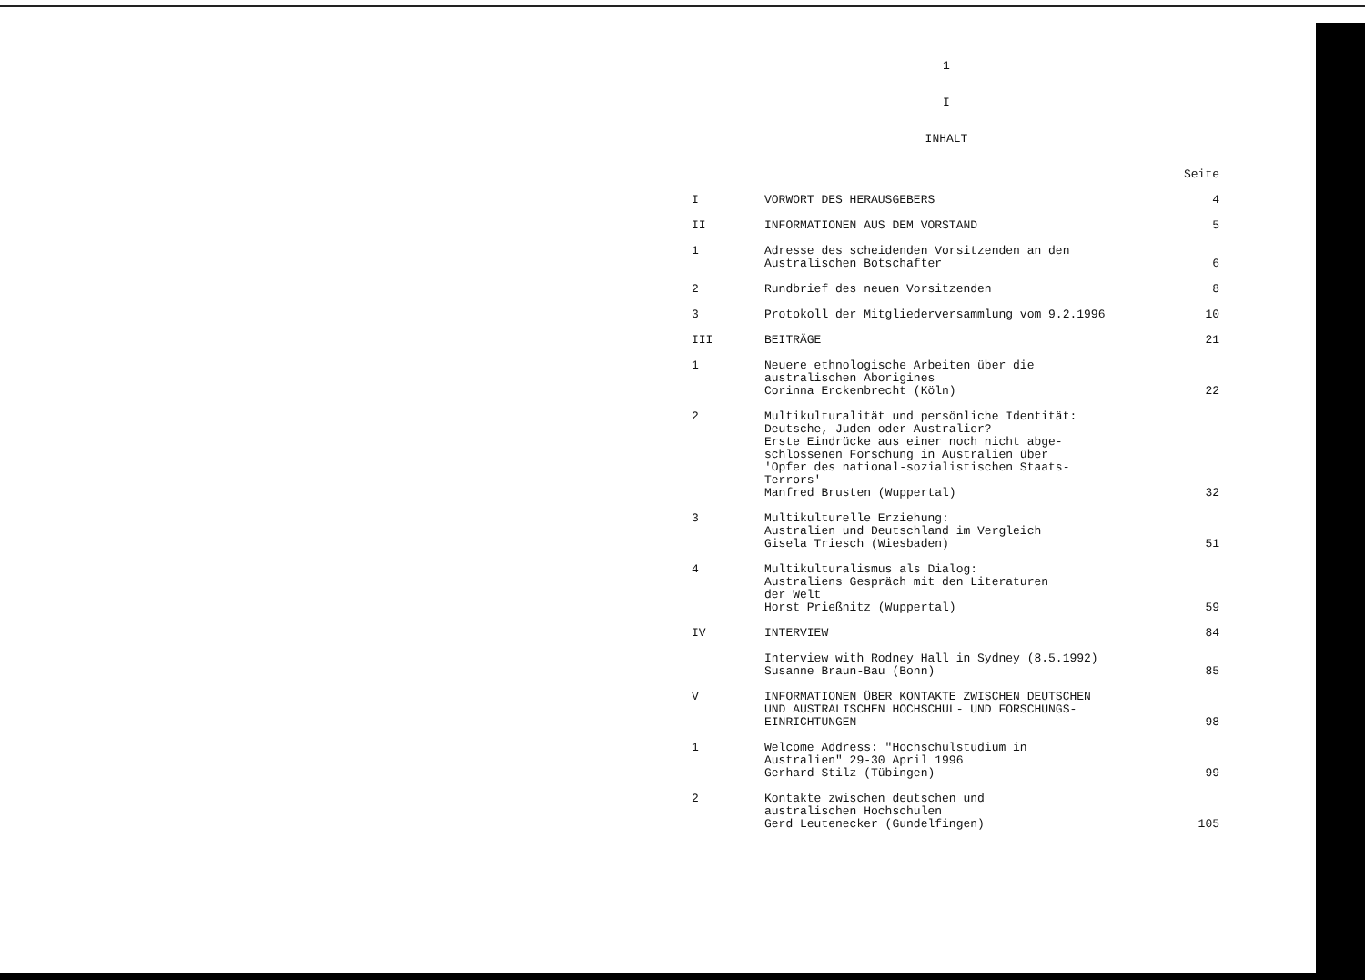1
I
INHALT
| | | Seite |
| I | VORWORT DES HERAUSGEBERS | 4 |
| II | INFORMATIONEN AUS DEM VORSTAND | 5 |
| 1 | Adresse des scheidenden Vorsitzenden an den Australischen Botschafter | 6 |
| 2 | Rundbrief des neuen Vorsitzenden | 8 |
| 3 | Protokoll der Mitgliederversammlung vom 9.2.1996 | 10 |
| III | BEITRÄGE | 21 |
| 1 | Neuere ethnologische Arbeiten über die australischen Aborigines Corinna Erckenbrecht (Köln) | 22 |
| 2 | Multikulturalität und persönliche Identität: Deutsche, Juden oder Australier? Erste Eindrücke aus einer noch nicht abge- schlossenen Forschung in Australien über 'Opfer des national-sozialistischen Staats- Terrors' Manfred Brusten (Wuppertal) | 32 |
| 3 | Multikulturelle Erziehung: Australien und Deutschland im Vergleich Gisela Triesch (Wiesbaden) | 51 |
| 4 | Multikulturalismus als Dialog: Australiens Gespräch mit den Literaturen der Welt Horst Prießnitz (Wuppertal) | 59 |
| IV | INTERVIEW | 84 |
| | Interview with Rodney Hall in Sydney (8.5.1992) Susanne Braun-Bau (Bonn) | 85 |
| V | INFORMATIONEN ÜBER KONTAKTE ZWISCHEN DEUTSCHEN UND AUSTRALISCHEN HOCHSCHUL- UND FORSCHUNGS- EINRICHTUNGEN | 98 |
| 1 | Welcome Address: "Hochschulstudium in Australien" 29-30 April 1996 Gerhard Stilz (Tübingen) | 99 |
| 2 | Kontakte zwischen deutschen und australischen Hochschulen Gerd Leutenecker (Gundelfingen) | 105 |